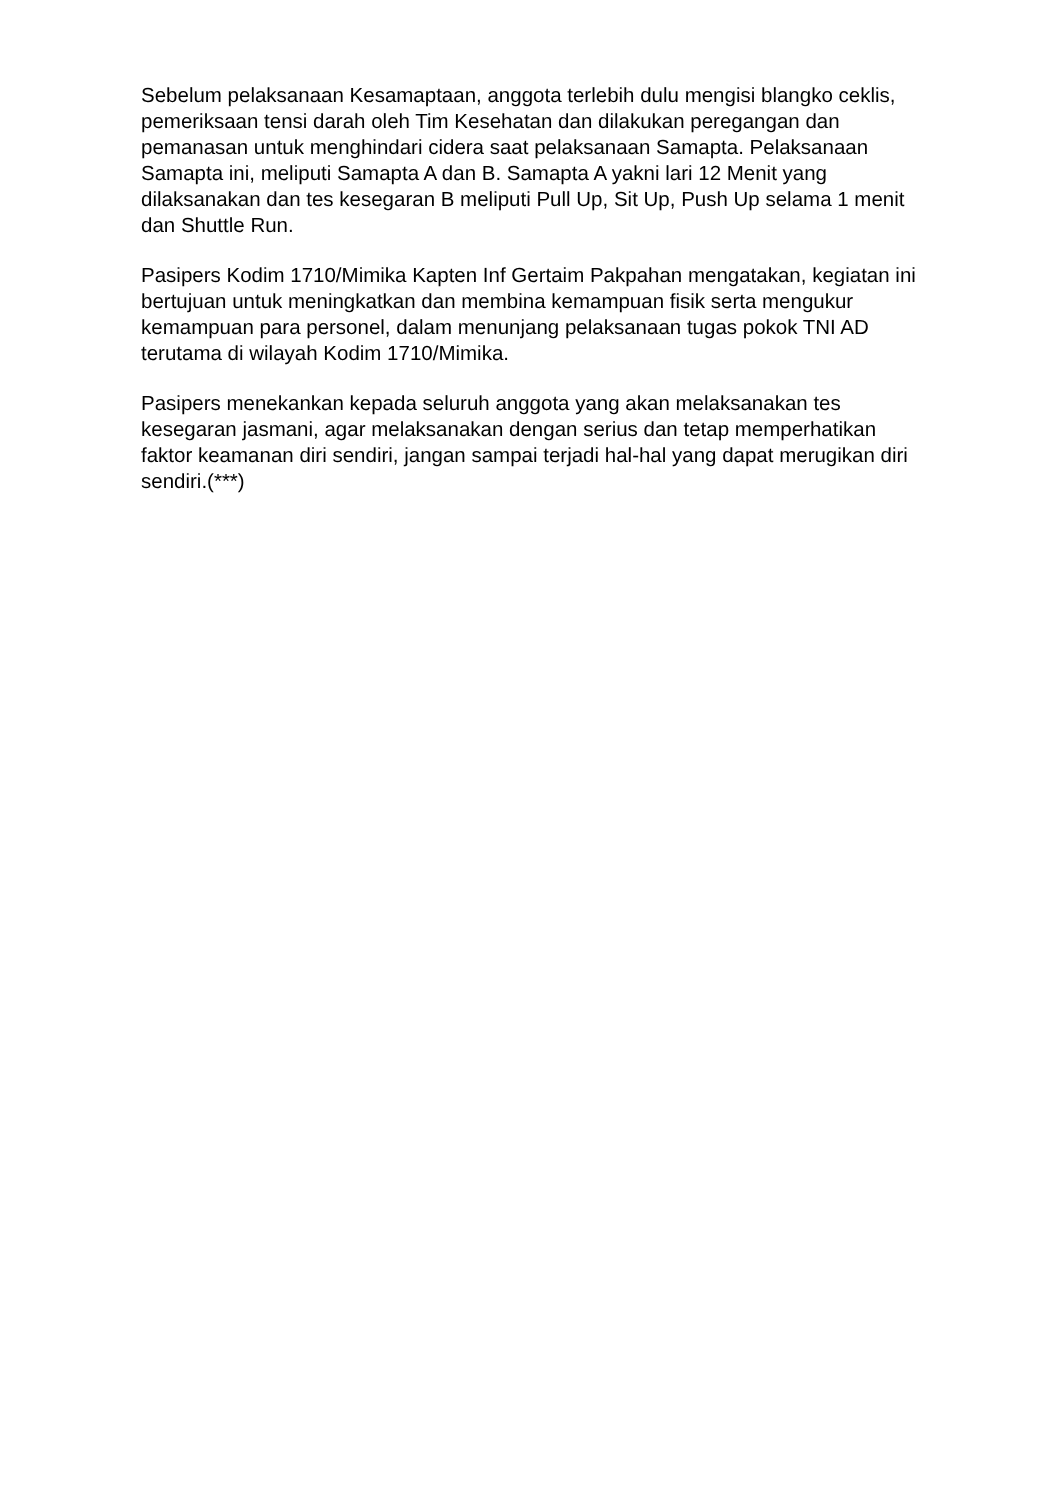Sebelum pelaksanaan Kesamaptaan, anggota terlebih dulu mengisi blangko ceklis, pemeriksaan tensi darah oleh Tim Kesehatan dan dilakukan peregangan dan pemanasan untuk menghindari cidera saat pelaksanaan Samapta. Pelaksanaan Samapta ini, meliputi Samapta A dan B. Samapta A yakni lari 12 Menit yang dilaksanakan dan tes kesegaran B meliputi Pull Up, Sit Up, Push Up selama 1 menit dan Shuttle Run.
Pasipers Kodim 1710/Mimika Kapten Inf Gertaim Pakpahan mengatakan, kegiatan ini bertujuan untuk meningkatkan dan membina kemampuan fisik serta mengukur kemampuan para personel, dalam menunjang pelaksanaan tugas pokok TNI AD terutama di wilayah Kodim 1710/Mimika.
Pasipers menekankan kepada seluruh anggota yang akan melaksanakan tes kesegaran jasmani, agar melaksanakan dengan serius dan tetap memperhatikan faktor keamanan diri sendiri, jangan sampai terjadi hal-hal yang dapat merugikan diri sendiri.(***)